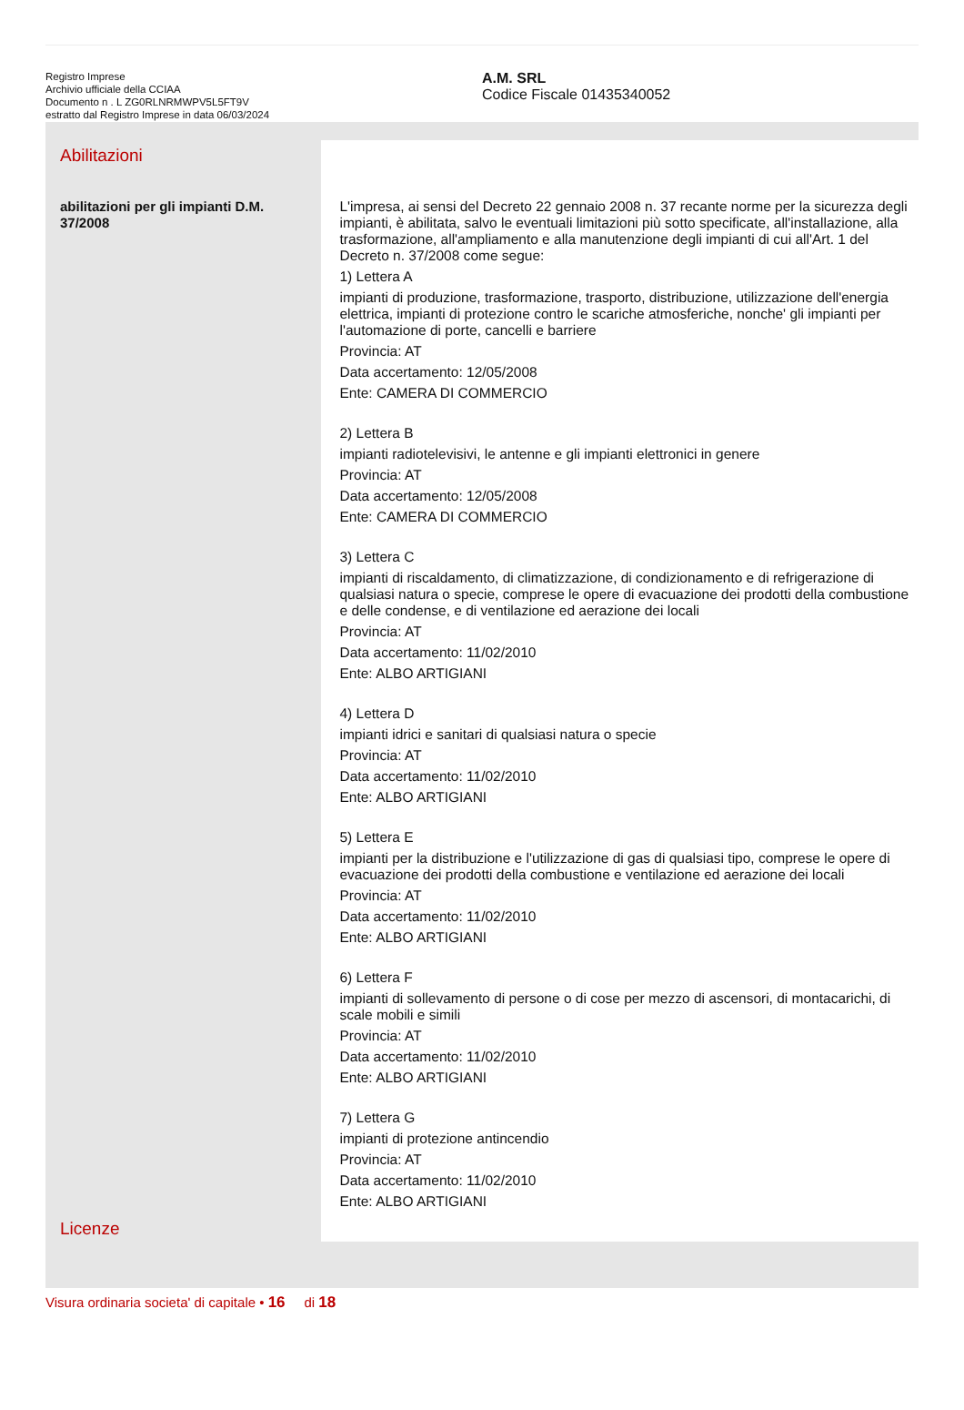Registro Imprese
Archivio ufficiale della CCIAA
Documento n . L ZG0RLNRMWPV5L5FT9V
estratto dal Registro Imprese in data 06/03/2024
A.M. SRL
Codice Fiscale 01435340052
Abilitazioni
abilitazioni per gli impianti D.M. 37/2008
Licenze
L'impresa, ai sensi del Decreto 22 gennaio 2008 n. 37 recante norme per la sicurezza degli impianti, è abilitata, salvo le eventuali limitazioni più sotto specificate, all'installazione, alla trasformazione, all'ampliamento e alla manutenzione degli impianti di cui all'Art. 1 del Decreto n. 37/2008 come segue:
1) Lettera A
impianti di produzione, trasformazione, trasporto, distribuzione, utilizzazione dell'energia elettrica, impianti di protezione contro le scariche atmosferiche, nonche' gli impianti per l'automazione di porte, cancelli e barriere
Provincia: AT
Data accertamento: 12/05/2008
Ente: CAMERA DI COMMERCIO
2) Lettera B
impianti radiotelevisivi, le antenne e gli impianti elettronici in genere
Provincia: AT
Data accertamento: 12/05/2008
Ente: CAMERA DI COMMERCIO
3) Lettera C
impianti di riscaldamento, di climatizzazione, di condizionamento e di refrigerazione di qualsiasi natura o specie, comprese le opere di evacuazione dei prodotti della combustione e delle condense, e di ventilazione ed aerazione dei locali
Provincia: AT
Data accertamento: 11/02/2010
Ente: ALBO ARTIGIANI
4) Lettera D
impianti idrici e sanitari di qualsiasi natura o specie
Provincia: AT
Data accertamento: 11/02/2010
Ente: ALBO ARTIGIANI
5) Lettera E
impianti per la distribuzione e l'utilizzazione di gas di qualsiasi tipo, comprese le opere di evacuazione dei prodotti della combustione e ventilazione ed aerazione dei locali
Provincia: AT
Data accertamento: 11/02/2010
Ente: ALBO ARTIGIANI
6) Lettera F
impianti di sollevamento di persone o di cose per mezzo di ascensori, di montacarichi, di scale mobili e simili
Provincia: AT
Data accertamento: 11/02/2010
Ente: ALBO ARTIGIANI
7) Lettera G
impianti di protezione antincendio
Provincia: AT
Data accertamento: 11/02/2010
Ente: ALBO ARTIGIANI
Visura ordinaria societa' di capitale • 16 di 18